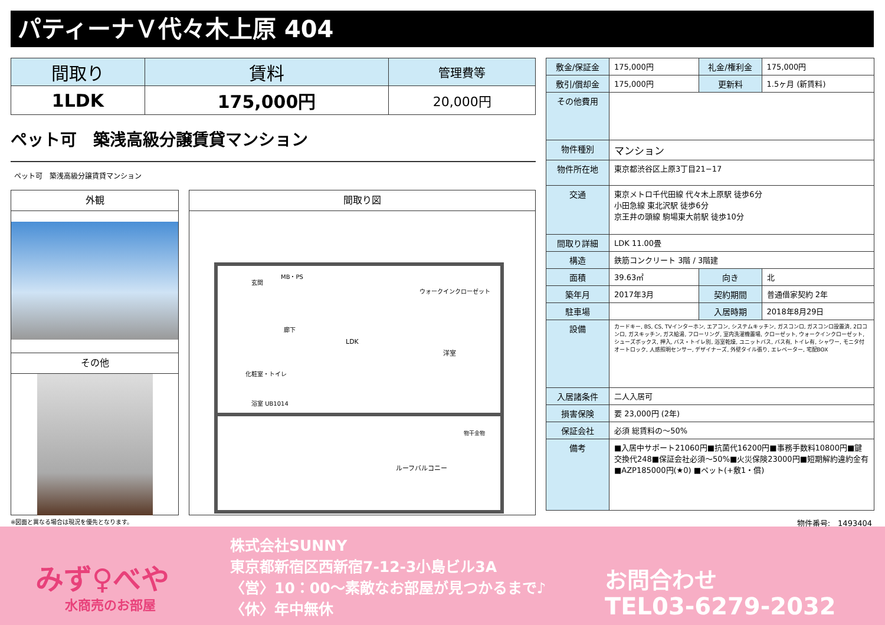パティーナＶ代々木上原 404
| 間取り | 賃料 | 管理費等 |
| --- | --- | --- |
| 1LDK | 175,000円 | 20,000円 |
ペット可　築浅高級分譲賃貸マンション
ペット可　築浅高級分譲賃貸マンション
外観
その他
間取り図
LDK
洋室
ルーフバルコニー
玄関
MB・PS
廊下
化粧室・トイレ
浴室 UB1014
ウォークインクローゼット
物干金物
| 敷金/保証金 | 175,000円 | 礼金/権利金 | 175,000円 |
| 敷引/償却金 | 175,000円 | 更新料 | 1.5ヶ月 (新賃料) |
| その他費用 | | | |
| 物件種別 | マンション | | |
| 物件所在地 | 東京都渋谷区上原3丁目21−17 | | |
| 交通 | 東京メトロ千代田線 代々木上原駅 徒歩6分 小田急線 東北沢駅 徒歩6分 京王井の頭線 駒場東大前駅 徒歩10分 | | |
| 間取り詳細 | LDK 11.00畳 | | |
| 構造 | 鉄筋コンクリート 3階 / 3階建 | | |
| 面積 | 39.63㎡ | 向き | 北 |
| 築年月 | 2017年3月 | 契約期間 | 普通借家契約 2年 |
| 駐車場 | | 入居時期 | 2018年8月29日 |
| 設備 | カードキー, BS, CS, TVインターホン, エアコン, システムキッチン, ガスコンロ, ガスコンロ設置済, 2口コンロ, ガスキッチン, ガス給湯, フローリング, 室内洗濯機置場, クローゼット, ウォークインクローゼット, シューズボックス, 押入, バス・トイレ別, 浴室乾燥, ユニットバス, バス有, トイレ有, シャワー, モニタ付オートロック, 人感照明センサー, デザイナーズ, 外壁タイル張り, エレベーター, 宅配BOX | | |
| 入居諸条件 | 二人入居可 | | |
| 損害保険 | 要 23,000円 (2年) | | |
| 保証会社 | 必須 総賃料の〜50% | | |
| 備考 | ■入居中サポート21060円■抗菌代16200円■事務手数料10800円■鍵交換代248■保証会社必須〜50%■火災保険23000円■短期解約違約金有■AZP185000円(★0) ■ペット(+敷1・償) | | |
※図面と異なる場合は現況を優先となります。
物件番号:　1493404
みず♀べや
水商売のお部屋
株式会社SUNNY
東京都新宿区西新宿7-12-3小島ビル3A
〈営〉10：00〜素敵なお部屋が見つかるまで♪
〈休〉年中無休
お問合わせ
TEL03-6279-2032